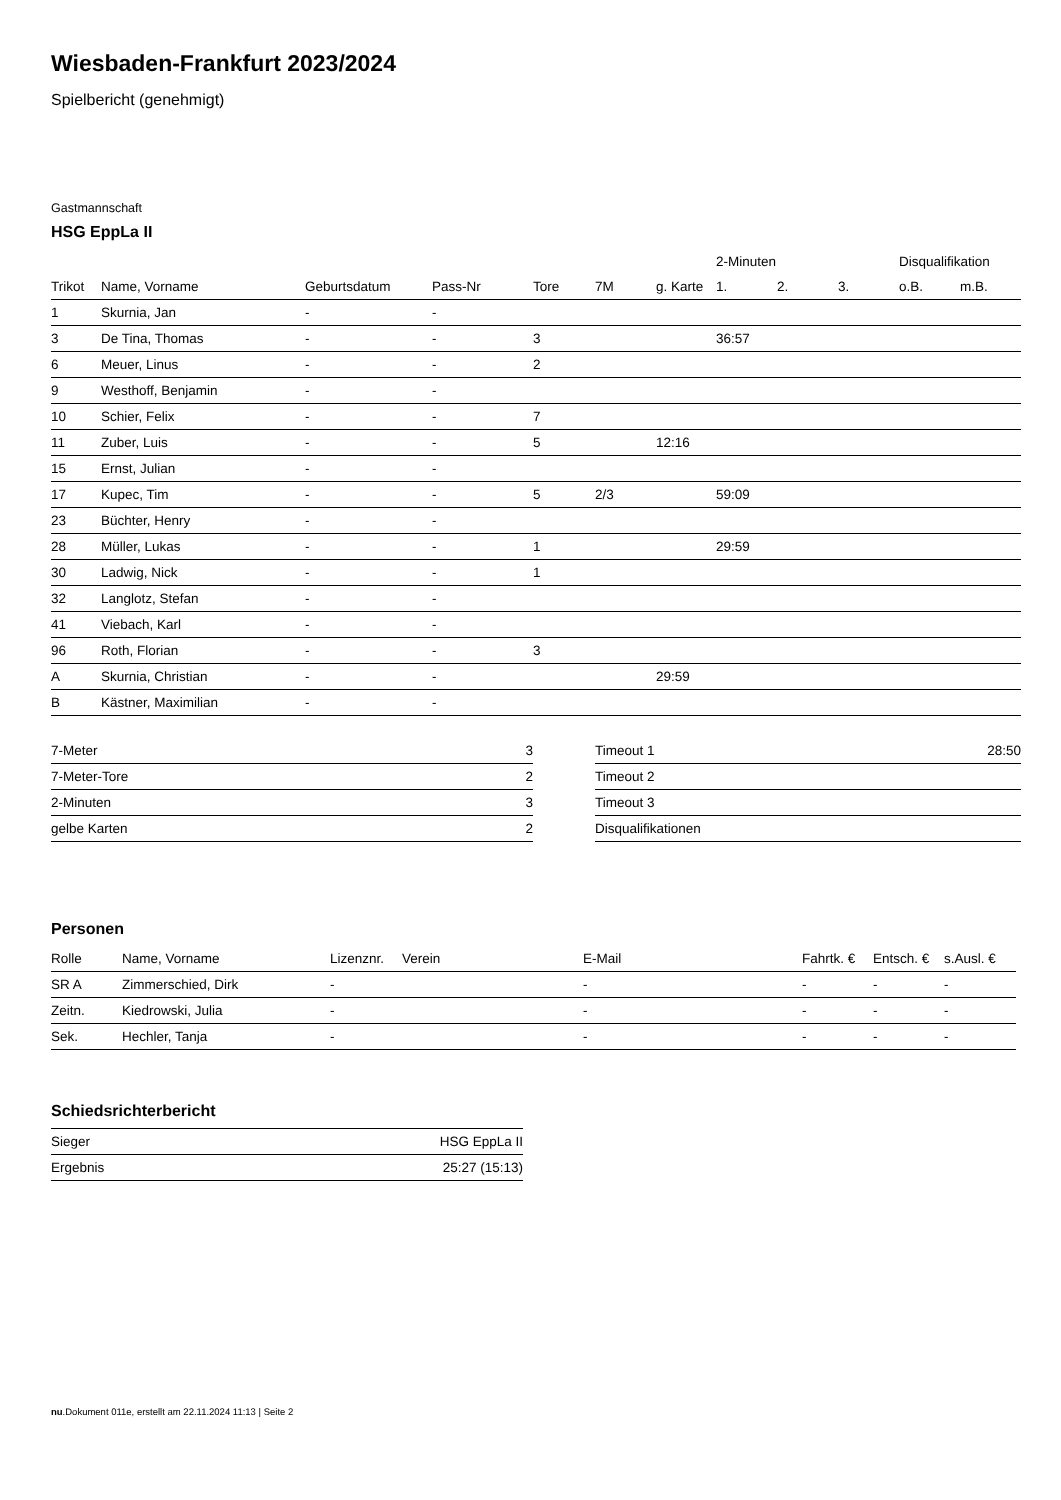Wiesbaden-Frankfurt 2023/2024
Spielbericht (genehmigt)
Gastmannschaft
HSG EppLa II
| | | | | | | | 2-Minuten | | | Disqualifikation | |
| --- | --- | --- | --- | --- | --- | --- | --- | --- | --- | --- | --- |
| Trikot | Name, Vorname | Geburtsdatum | Pass-Nr | Tore | 7M | g. Karte | 1. | 2. | 3. | o.B. | m.B. |
| 1 | Skurnia, Jan | - | - | | | | | | | | |
| 3 | De Tina, Thomas | - | - | 3 | | | 36:57 | | | | |
| 6 | Meuer, Linus | - | - | 2 | | | | | | | |
| 9 | Westhoff, Benjamin | - | - | | | | | | | | |
| 10 | Schier, Felix | - | - | 7 | | | | | | | |
| 11 | Zuber, Luis | - | - | 5 | | 12:16 | | | | | |
| 15 | Ernst, Julian | - | - | | | | | | | | |
| 17 | Kupec, Tim | - | - | 5 | 2/3 | | 59:09 | | | | |
| 23 | Büchter, Henry | - | - | | | | | | | | |
| 28 | Müller, Lukas | - | - | 1 | | | 29:59 | | | | |
| 30 | Ladwig, Nick | - | - | 1 | | | | | | | |
| 32 | Langlotz, Stefan | - | - | | | | | | | | |
| 41 | Viebach, Karl | - | - | | | | | | | | |
| 96 | Roth, Florian | - | - | 3 | | | | | | | |
| A | Skurnia, Christian | - | - | | | 29:59 | | | | | |
| B | Kästner, Maximilian | - | - | | | | | | | | |
| 7-Meter | 3 |
| 7-Meter-Tore | 2 |
| 2-Minuten | 3 |
| gelbe Karten | 2 |
| Timeout 1 | 28:50 |
| Timeout 2 | |
| Timeout 3 | |
| Disqualifikationen | |
Personen
| Rolle | Name, Vorname | Lizenznr. | Verein | E-Mail | Fahrtk. € | Entsch. € | s.Ausl. € |
| --- | --- | --- | --- | --- | --- | --- | --- |
| SR A | Zimmerschied, Dirk | - | | - | - | - | - |
| Zeitn. | Kiedrowski, Julia | - | | - | - | - | - |
| Sek. | Hechler, Tanja | - | | - | - | - | - |
Schiedsrichterbericht
| Sieger | HSG EppLa II |
| Ergebnis | 25:27 (15:13) |
nu.Dokument 011e, erstellt am 22.11.2024 11:13 | Seite 2